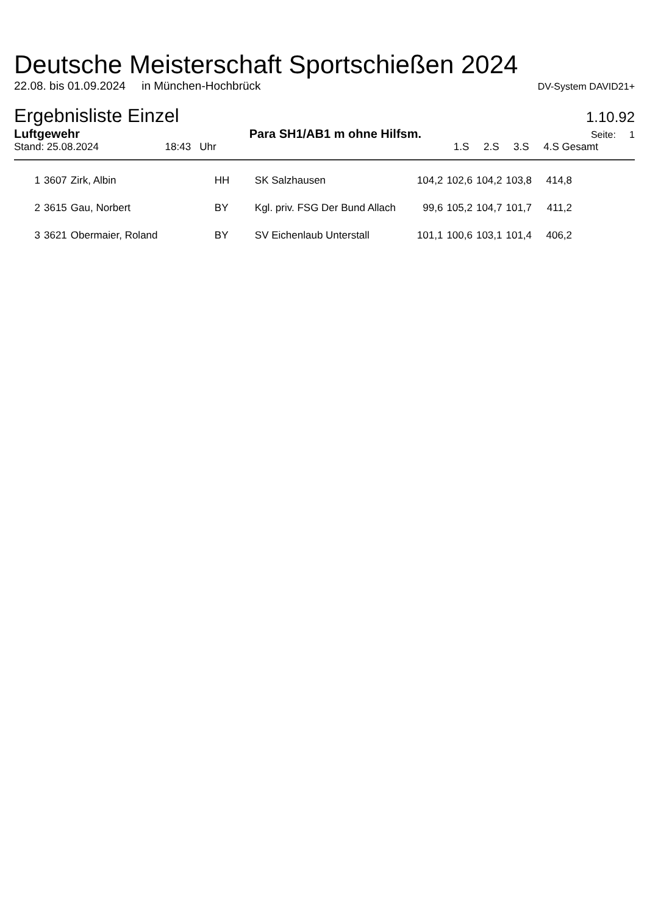Deutsche Meisterschaft Sportschießen 2024
22.08. bis 01.09.2024 in München-Hochbrück DV-System DAVID21+
Ergebnisliste Einzel
1.10.92
Luftgewehr Para SH1/AB1 m ohne Hilfsm. Seite: 1
Stand: 25.08.2024 18:43 Uhr 1.S 2.S 3.S 4.S Gesamt
| 1 | 3607 | Zirk, Albin | HH | SK Salzhausen | 104,2 | 102,6 | 104,2 | 103,8 | 414,8 |
| 2 | 3615 | Gau, Norbert | BY | Kgl. priv. FSG Der Bund Allach | 99,6 | 105,2 | 104,7 | 101,7 | 411,2 |
| 3 | 3621 | Obermaier, Roland | BY | SV Eichenlaub Unterstall | 101,1 | 100,6 | 103,1 | 101,4 | 406,2 |